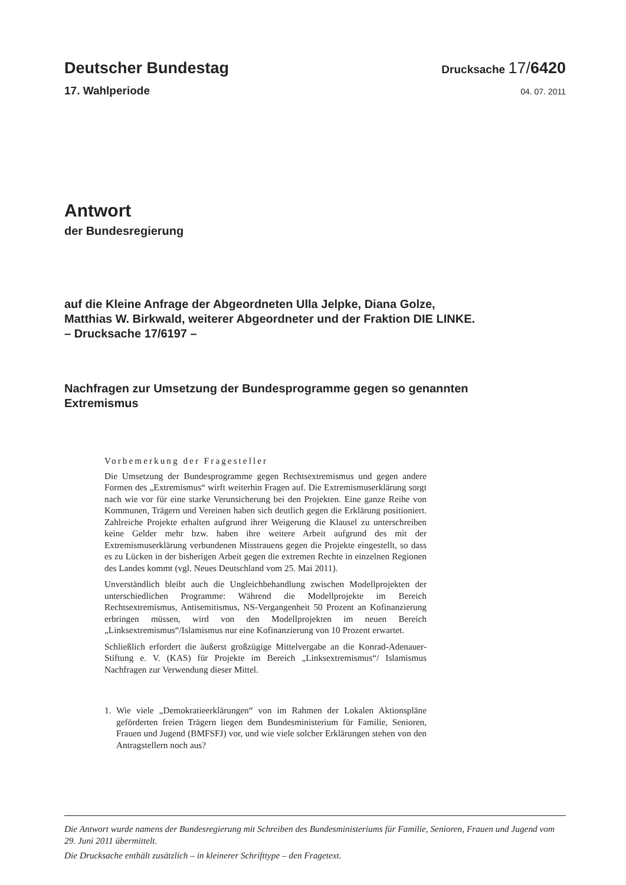Deutscher Bundestag
Drucksache 17/6420
17. Wahlperiode
04. 07. 2011
Antwort
der Bundesregierung
auf die Kleine Anfrage der Abgeordneten Ulla Jelpke, Diana Golze,
Matthias W. Birkwald, weiterer Abgeordneter und der Fraktion DIE LINKE.
– Drucksache 17/6197 –
Nachfragen zur Umsetzung der Bundesprogramme gegen so genannten
Extremismus
Vorbemerkung der Fragesteller
Die Umsetzung der Bundesprogramme gegen Rechtsextremismus und gegen andere Formen des „Extremismus“ wirft weiterhin Fragen auf. Die Extremismuserklärung sorgt nach wie vor für eine starke Verunsicherung bei den Projekten. Eine ganze Reihe von Kommunen, Trägern und Vereinen haben sich deutlich gegen die Erklärung positioniert. Zahlreiche Projekte erhalten aufgrund ihrer Weigerung die Klausel zu unterschreiben keine Gelder mehr bzw. haben ihre weitere Arbeit aufgrund des mit der Extremismuserklärung verbundenen Misstrauens gegen die Projekte eingestellt, so dass es zu Lücken in der bisherigen Arbeit gegen die extremen Rechte in einzelnen Regionen des Landes kommt (vgl. Neues Deutschland vom 25. Mai 2011).
Unverständlich bleibt auch die Ungleichbehandlung zwischen Modellprojekten der unterschiedlichen Programme: Während die Modellprojekte im Bereich Rechtsextremismus, Antisemitismus, NS-Vergangenheit 50 Prozent an Kofinanzierung erbringen müssen, wird von den Modellprojekten im neuen Bereich „Linksextremismus“/Islamismus nur eine Kofinanzierung von 10 Prozent erwartet.
Schließlich erfordert die äußerst großzügige Mittelvergabe an die Konrad-Adenauer-Stiftung e. V. (KAS) für Projekte im Bereich „Linksextremismus“/ Islamismus Nachfragen zur Verwendung dieser Mittel.
1. Wie viele „Demokratieerklärungen“ von im Rahmen der Lokalen Aktionspläne geförderten freien Trägern liegen dem Bundesministerium für Familie, Senioren, Frauen und Jugend (BMFSFJ) vor, und wie viele solcher Erklärungen stehen von den Antragstellern noch aus?
Die Antwort wurde namens der Bundesregierung mit Schreiben des Bundesministeriums für Familie, Senioren, Frauen und Jugend vom 29. Juni 2011 übermittelt.
Die Drucksache enthält zusätzlich – in kleinerer Schrifttype – den Fragetext.